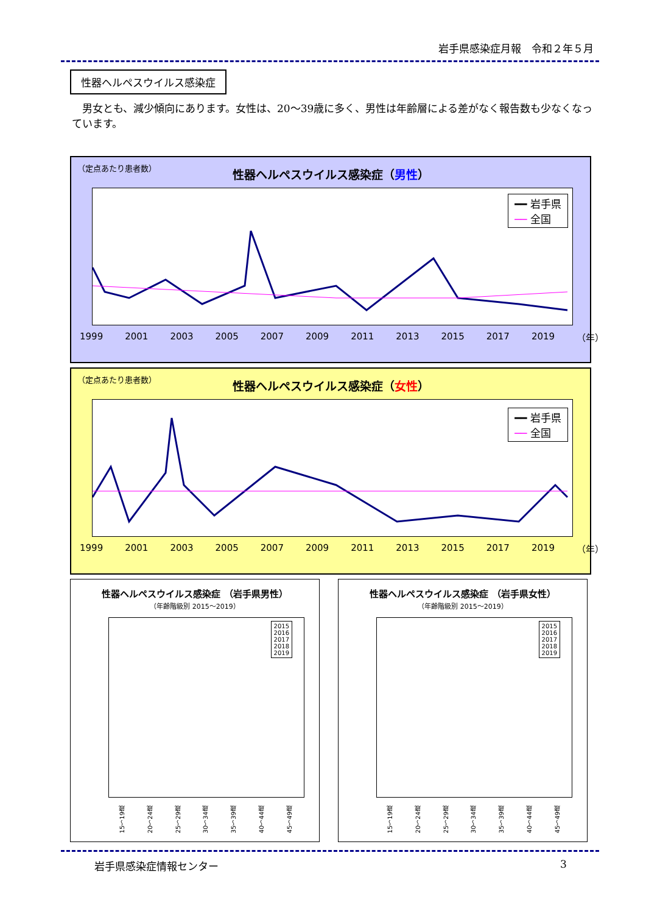岩手県感染症月報　令和２年５月
性器ヘルペスウイルス感染症
　男女とも、減少傾向にあります。女性は、20～39歳に多く、男性は年齢層による差がなく報告数も少なくなっています。
（定点あたり患者数）
性器ヘルペスウイルス感染症（男性）
━━ 岩手県
── 全国
1999 2001 2003 2005 2007 2009 2011 2013 2015 2017 2019 （年）
（定点あたり患者数）
性器ヘルペスウイルス感染症（女性）
━━ 岩手県
── 全国
1999 2001 2003 2005 2007 2009 2011 2013 2015 2017 2019 （年）
性器ヘルペスウイルス感染症 （岩手県男性）
（年齢階級別 2015～2019）
2015
2016
2017
2018
2019
15～19歳 20～24歳 25～29歳 30～34歳 35～39歳 40～44歳 45～49歳
性器ヘルペスウイルス感染症 （岩手県女性）
（年齢階級別 2015～2019）
2015
2016
2017
2018
2019
15～19歳 20～24歳 25～29歳 30～34歳 35～39歳 40～44歳 45～49歳
岩手県感染症情報センター 3